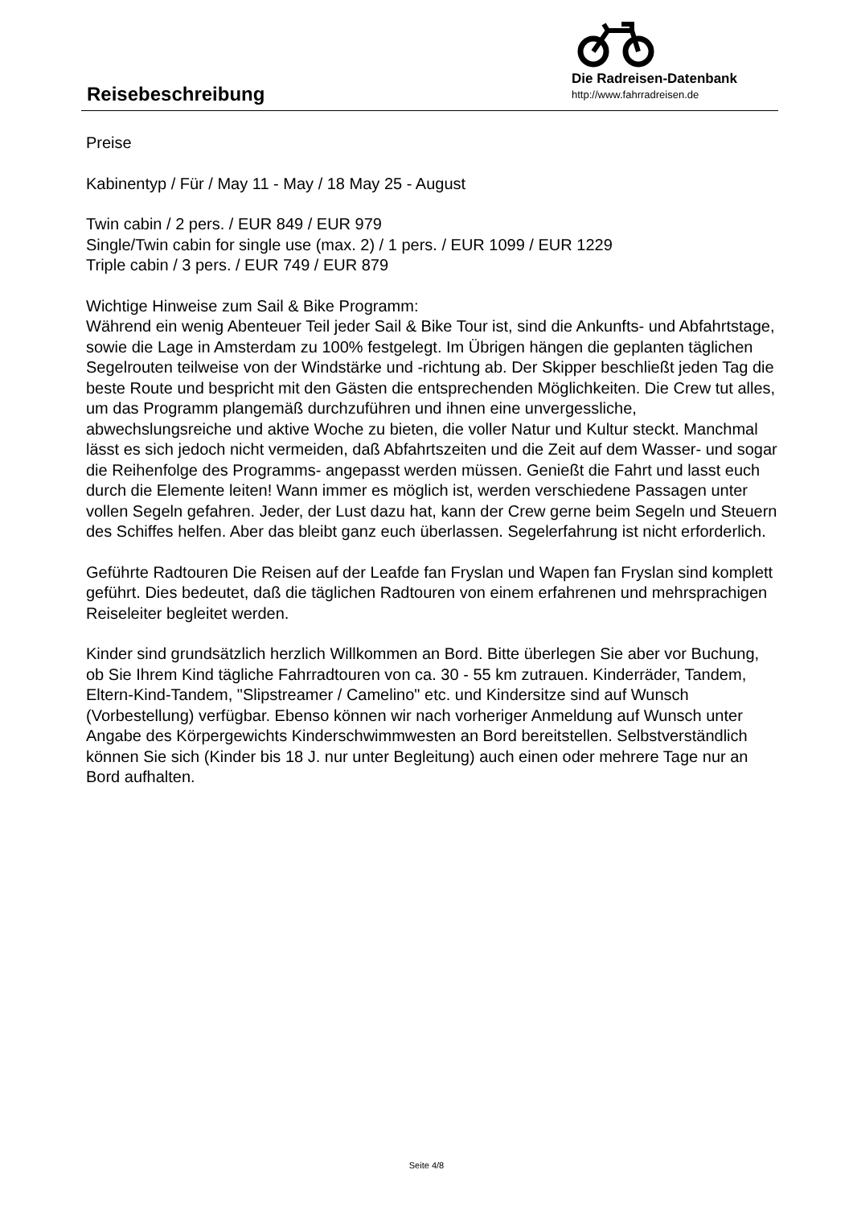Reisebeschreibung
Die Radreisen-Datenbank
http://www.fahrradreisen.de
Preise
Kabinentyp / Für / May 11 - May / 18 May 25 - August
Twin cabin / 2 pers. / EUR 849 / EUR 979
Single/Twin cabin for single use (max. 2) / 1 pers. / EUR 1099 / EUR 1229
Triple cabin / 3 pers. / EUR 749 / EUR 879
Wichtige Hinweise zum Sail & Bike Programm:
Während ein wenig Abenteuer Teil jeder Sail & Bike Tour ist, sind die Ankunfts- und Abfahrtstage, sowie die Lage in Amsterdam zu 100% festgelegt. Im Übrigen hängen die geplanten täglichen Segelrouten teilweise von der Windstärke und -richtung ab. Der Skipper beschließt jeden Tag die beste Route und bespricht mit den Gästen die entsprechenden Möglichkeiten. Die Crew tut alles, um das Programm plangemäß durchzuführen und ihnen eine unvergessliche, abwechslungsreiche und aktive Woche zu bieten, die voller Natur und Kultur steckt. Manchmal lässt es sich jedoch nicht vermeiden, daß Abfahrtszeiten und die Zeit auf dem Wasser- und sogar die Reihenfolge des Programms- angepasst werden müssen. Genießt die Fahrt und lasst euch durch die Elemente leiten! Wann immer es möglich ist, werden verschiedene Passagen unter vollen Segeln gefahren. Jeder, der Lust dazu hat, kann der Crew gerne beim Segeln und Steuern des Schiffes helfen. Aber das bleibt ganz euch überlassen. Segelerfahrung ist nicht erforderlich.
Geführte Radtouren Die Reisen auf der Leafde fan Fryslan und Wapen fan Fryslan sind komplett geführt. Dies bedeutet, daß die täglichen Radtouren von einem erfahrenen und mehrsprachigen Reiseleiter begleitet werden.
Kinder sind grundsätzlich herzlich Willkommen an Bord. Bitte überlegen Sie aber vor Buchung, ob Sie Ihrem Kind tägliche Fahrradtouren von ca. 30 - 55 km zutrauen. Kinderräder, Tandem, Eltern-Kind-Tandem, "Slipstreamer / Camelino" etc. und Kindersitze sind auf Wunsch (Vorbestellung) verfügbar. Ebenso können wir nach vorheriger Anmeldung auf Wunsch unter Angabe des Körpergewichts Kinderschwimmwesten an Bord bereitstellen. Selbstverständlich können Sie sich (Kinder bis 18 J. nur unter Begleitung) auch einen oder mehrere Tage nur an Bord aufhalten.
Seite 4/8